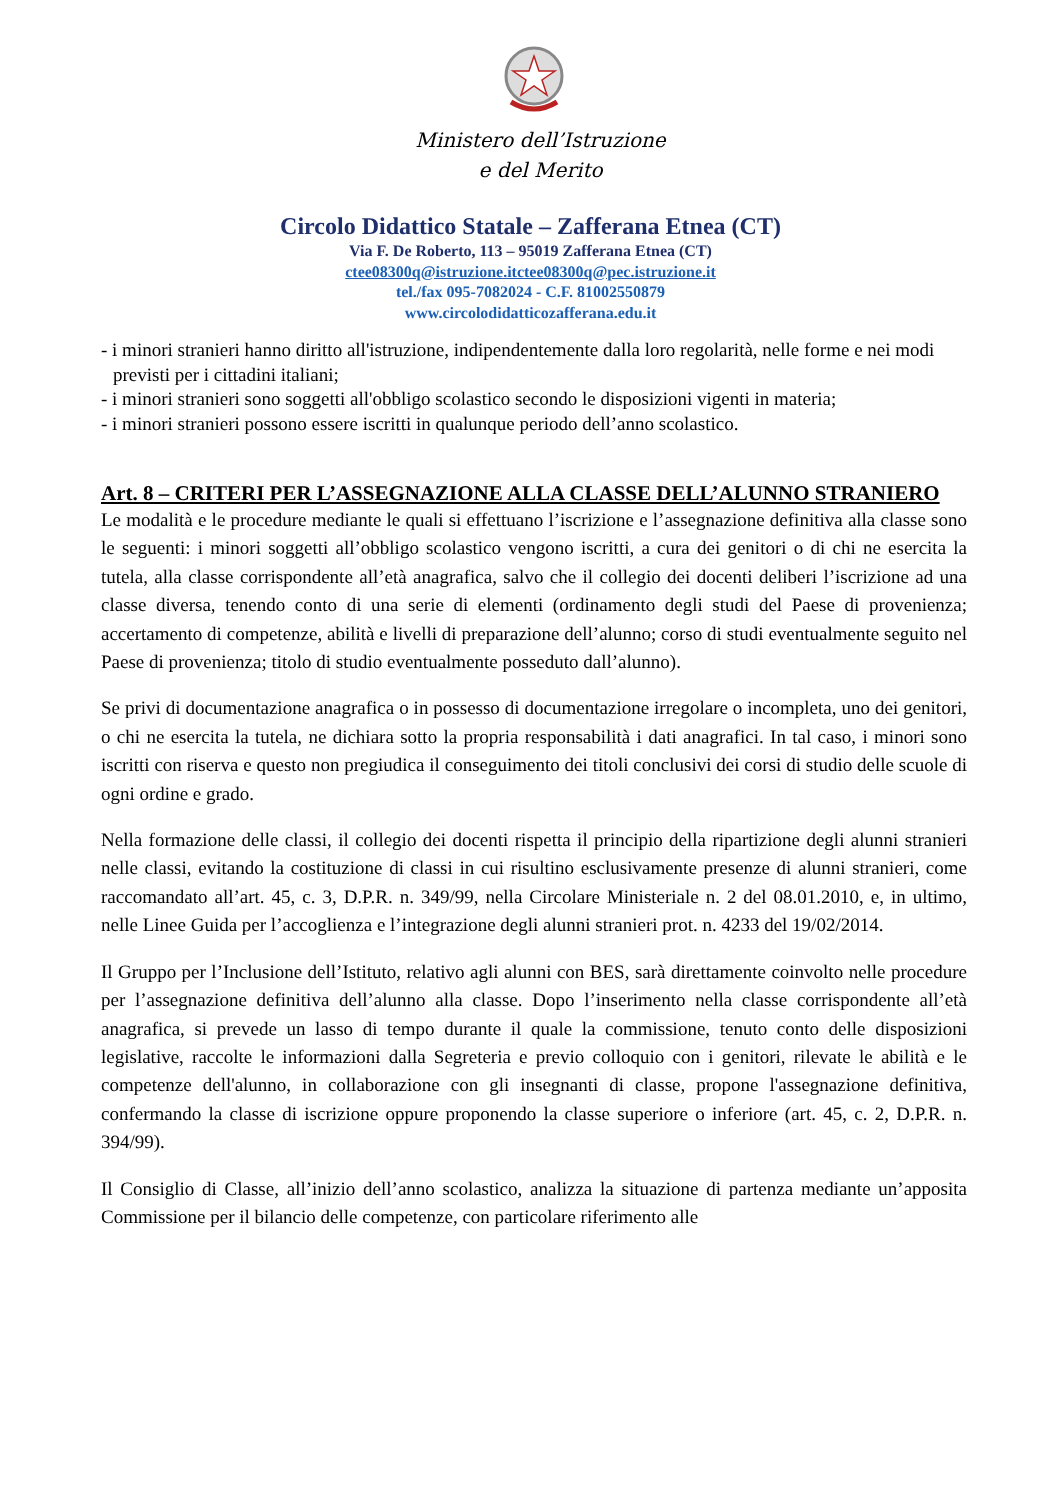Ministero dell’Istruzione
e del Merito
Circolo Didattico Statale – Zafferana Etnea (CT)
Via F. De Roberto, 113 – 95019 Zafferana Etnea (CT)
ctee08300q@istruzione.itctee08300q@pec.istruzione.it
tel./fax 095-7082024 - C.F. 81002550879
www.circolodidatticozafferana.edu.it
- i minori stranieri hanno diritto all'istruzione, indipendentemente dalla loro regolarità, nelle forme e nei modi previsti per i cittadini italiani;
- i minori stranieri sono soggetti all'obbligo scolastico secondo le disposizioni vigenti in materia;
- i minori stranieri possono essere iscritti in qualunque periodo dell’anno scolastico.
Art. 8 – CRITERI PER L’ASSEGNAZIONE ALLA CLASSE DELL’ALUNNO STRANIERO
Le modalità e le procedure mediante le quali si effettuano l’iscrizione e l’assegnazione definitiva alla classe sono le seguenti: i minori soggetti all’obbligo scolastico vengono iscritti, a cura dei genitori o di chi ne esercita la tutela, alla classe corrispondente all’età anagrafica, salvo che il collegio dei docenti deliberi l’iscrizione ad una classe diversa, tenendo conto di una serie di elementi (ordinamento degli studi del Paese di provenienza; accertamento di competenze, abilità e livelli di preparazione dell’alunno; corso di studi eventualmente seguito nel Paese di provenienza; titolo di studio eventualmente posseduto dall’alunno).
Se privi di documentazione anagrafica o in possesso di documentazione irregolare o incompleta, uno dei genitori, o chi ne esercita la tutela, ne dichiara sotto la propria responsabilità i dati anagrafici. In tal caso, i minori sono iscritti con riserva e questo non pregiudica il conseguimento dei titoli conclusivi dei corsi di studio delle scuole di ogni ordine e grado.
Nella formazione delle classi, il collegio dei docenti rispetta il principio della ripartizione degli alunni stranieri nelle classi, evitando la costituzione di classi in cui risultino esclusivamente presenze di alunni stranieri, come raccomandato all’art. 45, c. 3, D.P.R. n. 349/99, nella Circolare Ministeriale n. 2 del 08.01.2010, e, in ultimo, nelle Linee Guida per l’accoglienza e l’integrazione degli alunni stranieri prot. n. 4233 del 19/02/2014.
Il Gruppo per l’Inclusione dell’Istituto, relativo agli alunni con BES, sarà direttamente coinvolto nelle procedure per l’assegnazione definitiva dell’alunno alla classe. Dopo l’inserimento nella classe corrispondente all’età anagrafica, si prevede un lasso di tempo durante il quale la commissione, tenuto conto delle disposizioni legislative, raccolte le informazioni dalla Segreteria e previo colloquio con i genitori, rilevate le abilità e le competenze dell'alunno, in collaborazione con gli insegnanti di classe, propone l'assegnazione definitiva, confermando la classe di iscrizione oppure proponendo la classe superiore o inferiore (art. 45, c. 2, D.P.R. n. 394/99).
Il Consiglio di Classe, all’inizio dell’anno scolastico, analizza la situazione di partenza mediante un’apposita Commissione per il bilancio delle competenze, con particolare riferimento alle